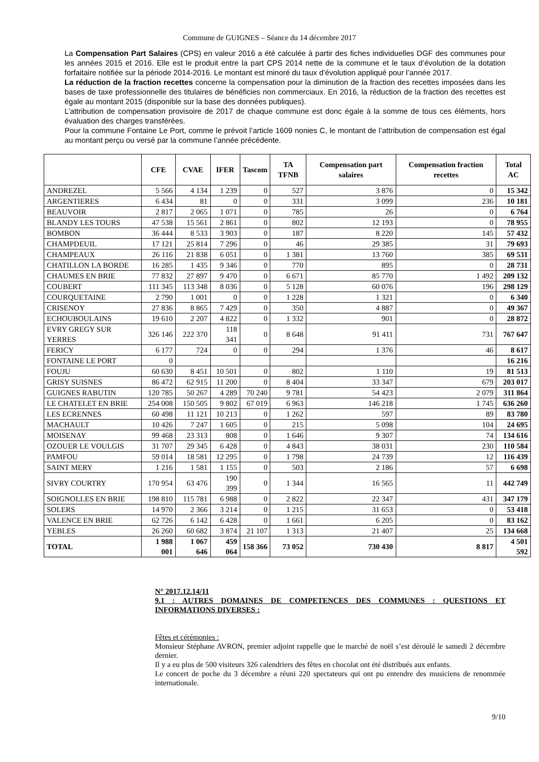Commune de GUIGNES – Séance du 14 décembre 2017
La Compensation Part Salaires (CPS) en valeur 2016 a été calculée à partir des fiches individuelles DGF des communes pour les années 2015 et 2016. Elle est le produit entre la part CPS 2014 nette de la commune et le taux d’évolution de la dotation forfaitaire notifiée sur la période 2014-2016. Le montant est minoré du taux d’évolution appliqué pour l’année 2017.
La réduction de la fraction recettes concerne la compensation pour la diminution de la fraction des recettes imposées dans les bases de taxe professionnelle des titulaires de bénéficies non commerciaux. En 2016, la réduction de la fraction des recettes est égale au montant 2015 (disponible sur la base des données publiques).
L’attribution de compensation provisoire de 2017 de chaque commune est donc égale à la somme de tous ces éléments, hors évaluation des charges transférées.
Pour la commune Fontaine Le Port, comme le prévoit l’article 1609 nonies C, le montant de l’attribution de compensation est égal au montant perçu ou versé par la commune l’année précédente.
| | CFE | CVAE | IFER | Tascom | TA TFNB | Compensation part salaires | Compensation fraction recettes | Total AC |
| --- | --- | --- | --- | --- | --- | --- | --- | --- |
| ANDREZEL | 5 566 | 4 134 | 1 239 | 0 | 527 | 3 876 | 0 | 15 342 |
| ARGENTIERES | 6 434 | 81 | 0 | 0 | 331 | 3 099 | 236 | 10 181 |
| BEAUVOIR | 2 817 | 2 065 | 1 071 | 0 | 785 | 26 | 0 | 6 764 |
| BLANDY LES TOURS | 47 538 | 15 561 | 2 861 | 0 | 802 | 12 193 | 0 | 78 955 |
| BOMBON | 36 444 | 8 533 | 3 903 | 0 | 187 | 8 220 | 145 | 57 432 |
| CHAMPDEUIL | 17 121 | 25 814 | 7 296 | 0 | 46 | 29 385 | 31 | 79 693 |
| CHAMPEAUX | 26 116 | 21 838 | 6 051 | 0 | 1 381 | 13 760 | 385 | 69 531 |
| CHATILLON LA BORDE | 16 285 | 1 435 | 9 346 | 0 | 770 | 895 | 0 | 28 731 |
| CHAUMES EN BRIE | 77 832 | 27 897 | 9 470 | 0 | 6 671 | 85 770 | 1 492 | 209 132 |
| COUBERT | 111 345 | 113 348 | 8 036 | 0 | 5 128 | 60 076 | 196 | 298 129 |
| COURQUETAINE | 2 790 | 1 001 | 0 | 0 | 1 228 | 1 321 | 0 | 6 340 |
| CRISENOY | 27 836 | 8 865 | 7 429 | 0 | 350 | 4 887 | 0 | 49 367 |
| ECHOUBOULAINS | 19 610 | 2 207 | 4 822 | 0 | 1 332 | 901 | 0 | 28 872 |
| EVRY GREGY SUR YERRES | 326 146 | 222 370 | 118 341 | 0 | 8 648 | 91 411 | 731 | 767 647 |
| FERICY | 6 177 | 724 | 0 | 0 | 294 | 1 376 | 46 | 8 617 |
| FONTAINE LE PORT | 0 | | | | | | | 16 216 |
| FOUJU | 60 630 | 8 451 | 10 501 | 0 | 802 | 1 110 | 19 | 81 513 |
| GRISY SUISNES | 86 472 | 62 915 | 11 200 | 0 | 8 404 | 33 347 | 679 | 203 017 |
| GUIGNES RABUTIN | 120 785 | 50 267 | 4 289 | 70 240 | 9 781 | 54 423 | 2 079 | 311 864 |
| LE CHATELET EN BRIE | 254 008 | 150 505 | 9 802 | 67 019 | 6 963 | 146 218 | 1 745 | 636 260 |
| LES ECRENNES | 60 498 | 11 121 | 10 213 | 0 | 1 262 | 597 | 89 | 83 780 |
| MACHAULT | 10 426 | 7 247 | 1 605 | 0 | 215 | 5 098 | 104 | 24 695 |
| MOISENAY | 99 468 | 23 313 | 808 | 0 | 1 646 | 9 307 | 74 | 134 616 |
| OZOUER LE VOULGIS | 31 707 | 29 345 | 6 428 | 0 | 4 843 | 38 031 | 230 | 110 584 |
| PAMFOU | 59 014 | 18 581 | 12 295 | 0 | 1 798 | 24 739 | 12 | 116 439 |
| SAINT MERY | 1 216 | 1 581 | 1 155 | 0 | 503 | 2 186 | 57 | 6 698 |
| SIVRY COURTRY | 170 954 | 63 476 | 190 399 | 0 | 1 344 | 16 565 | 11 | 442 749 |
| SOIGNOLLES EN BRIE | 198 810 | 115 781 | 6 988 | 0 | 2 822 | 22 347 | 431 | 347 179 |
| SOLERS | 14 970 | 2 366 | 3 214 | 0 | 1 215 | 31 653 | 0 | 53 418 |
| VALENCE EN BRIE | 62 726 | 6 142 | 6 428 | 0 | 1 661 | 6 205 | 0 | 83 162 |
| YEBLES | 26 260 | 60 682 | 3 874 | 21 107 | 1 313 | 21 407 | 25 | 134 668 |
| TOTAL | 1 988 001 | 1 067 646 | 459 064 | 158 366 | 73 052 | 730 430 | 8 817 | 4 501 592 |
N° 2017.12.14/11
9.1 : AUTRES DOMAINES DE COMPETENCES DES COMMUNES : QUESTIONS ET INFORMATIONS DIVERSES :
Fêtes et cérémonies :
Monsieur Stéphane AVRON, premier adjoint rappelle que le marché de noël s’est déroulé le samedi 2 décembre dernier.
Il y a eu plus de 500 visiteurs 326 calendriers des fêtes en chocolat ont été distribués aux enfants.
Le concert de poche du 3 décembre a réuni 220 spectateurs qui ont pu entendre des musiciens de renommée internationale.
9/10